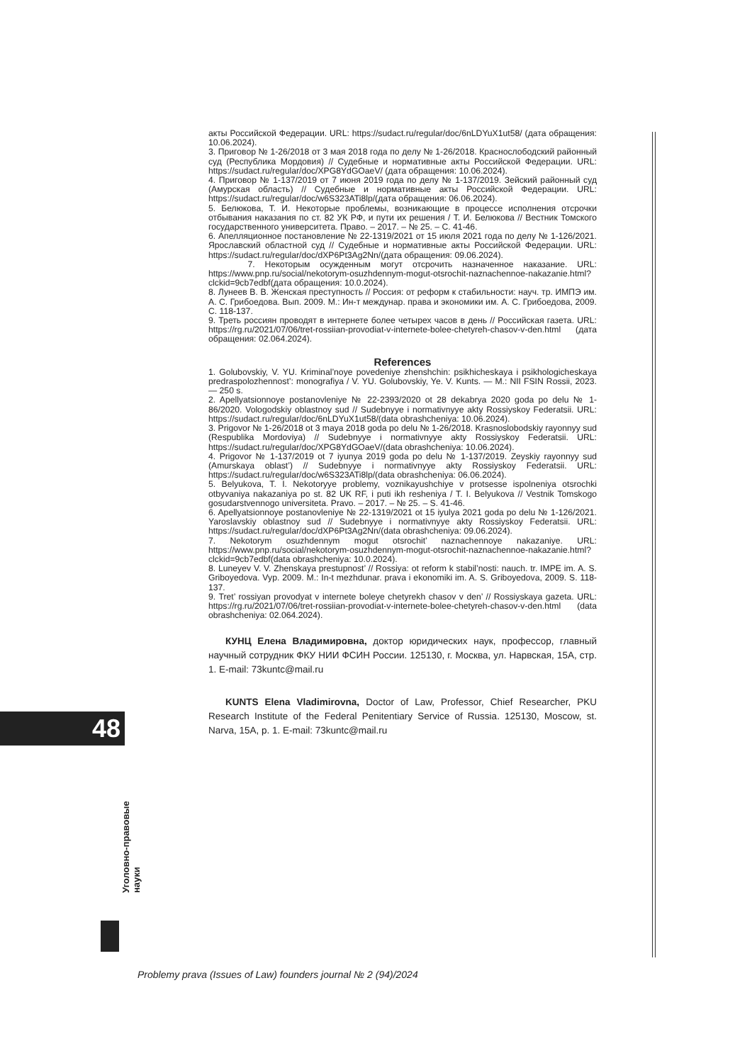акты Российской Федерации. URL: https://sudact.ru/regular/doc/6nLDYuX1ut58/ (дата обращения: 10.06.2024).
3. Приговор № 1-26/2018 от 3 мая 2018 года по делу № 1-26/2018. Краснослободский районный суд (Республика Мордовия) // Судебные и нормативные акты Российской Федерации. URL: https://sudact.ru/regular/doc/XPG8YdGOaeV/ (дата обращения: 10.06.2024).
4. Приговор № 1-137/2019 от 7 июня 2019 года по делу № 1-137/2019. Зейский районный суд (Амурская область) // Судебные и нормативные акты Российской Федерации. URL: https://sudact.ru/regular/doc/w6S323ATi8lp/(дата обращения: 06.06.2024).
5. Белюкова, Т. И. Некоторые проблемы, возникающие в процессе исполнения отсрочки отбывания наказания по ст. 82 УК РФ, и пути их решения / Т. И. Белюкова // Вестник Томского государственного университета. Право. – 2017. – № 25. – С. 41-46.
6. Апелляционное постановление № 22-1319/2021 от 15 июля 2021 года по делу № 1-126/2021. Ярославский областной суд // Судебные и нормативные акты Российской Федерации. URL: https://sudact.ru/regular/doc/dXP6Pt3Ag2Nn/(дата обращения: 09.06.2024).
7. Некоторым осужденным могут отсрочить назначенное наказание. URL: https://www.pnp.ru/social/nekotorym-osuzhdennym-mogut-otsrochit-naznachennoe-nakazanie.html?clckid=9cb7edbf(дата обращения: 10.0.2024).
8. Лунеев В. В. Женская преступность // Россия: от реформ к стабильности: науч. тр. ИМПЭ им. А. С. Грибоедова. Вып. 2009. М.: Ин-т междунар. права и экономики им. А. С. Грибоедова, 2009. С. 118-137.
9. Треть россиян проводят в интернете более четырех часов в день // Российская газета. URL: https://rg.ru/2021/07/06/tret-rossiian-provodiat-v-internete-bolee-chetyreh-chasov-v-den.html (дата обращения: 02.064.2024).
References
1. Golubovskiy, V. YU. Kriminal’noye povedeniye zhenshchin: psikhicheskaya i psikhologicheskaya predraspolozhennost’: monografiya / V. YU. Golubovskiy, Ye. V. Kunts. — M.: NII FSIN Rossii, 2023. — 250 s.
2. Apellyatsionnoye postanovleniye № 22-2393/2020 ot 28 dekabrya 2020 goda po delu № 1-86/2020. Vologodskiy oblastnoy sud // Sudebnyye i normativnyye akty Rossiyskoy Federatsii. URL: https://sudact.ru/regular/doc/6nLDYuX1ut58/(data obrashcheniya: 10.06.2024).
3. Prigovor № 1-26/2018 ot 3 maya 2018 goda po delu № 1-26/2018. Krasnoslobodskiy rayonnyy sud (Respublika Mordoviya) // Sudebnyye i normativnyye akty Rossiyskoy Federatsii. URL: https://sudact.ru/regular/doc/XPG8YdGOaeV/(data obrashcheniya: 10.06.2024).
4. Prigovor № 1-137/2019 ot 7 iyunya 2019 goda po delu № 1-137/2019. Zeyskiy rayonnyy sud (Amurskaya oblast’) // Sudebnyye i normativnyye akty Rossiyskoy Federatsii. URL: https://sudact.ru/regular/doc/w6S323ATi8lp/(data obrashcheniya: 06.06.2024).
5. Belyukova, T. I. Nekotoryye problemy, voznikayushchiye v protsesse ispolneniya otsrochki otbyvaniya nakazaniya po st. 82 UK RF, i puti ikh resheniya / T. I. Belyukova // Vestnik Tomskogo gosudarstvennogo universiteta. Pravo. – 2017. – № 25. – S. 41-46.
6. Apellyatsionnoye postanovleniye № 22-1319/2021 ot 15 iyulya 2021 goda po delu № 1-126/2021. Yaroslavskiy oblastnoy sud // Sudebnyye i normativnyye akty Rossiyskoy Federatsii. URL: https://sudact.ru/regular/doc/dXP6Pt3Ag2Nn/(data obrashcheniya: 09.06.2024).
7. Nekotorym osuzhdennym mogut otsrochit’ naznachennoye nakazaniye. URL: https://www.pnp.ru/social/nekotorym-osuzhdennym-mogut-otsrochit-naznachennoe-nakazanie.html?clckid=9cb7edbf(data obrashcheniya: 10.0.2024).
8. Luneyev V. V. Zhenskaya prestupnost’ // Rossiya: ot reform k stabil’nosti: nauch. tr. IMPE im. A. S. Griboyedova. Vyp. 2009. M.: In-t mezhdunar. prava i ekonomiki im. A. S. Griboyedova, 2009. S. 118-137.
9. Tret’ rossiyan provodyat v internete boleye chetyrekh chasov v den’ // Rossiyskaya gazeta. URL: https://rg.ru/2021/07/06/tret-rossiian-provodiat-v-internete-bolee-chetyreh-chasov-v-den.html (data obrashcheniya: 02.064.2024).
КУНЦ Елена Владимировна, доктор юридических наук, профессор, главный научный сотрудник ФКУ НИИ ФСИН России. 125130, г. Москва, ул. Нарвская, 15А, стр. 1. E-mail: 73kuntc@mail.ru
KUNTS Elena Vladimirovna, Doctor of Law, Professor, Chief Researcher, PKU Research Institute of the Federal Penitentiary Service of Russia. 125130, Moscow, st. Narva, 15A, p. 1. E-mail: 73kuntc@mail.ru
48
Уголовно-правовые
науки
Problemy prava (Issues of Law) founders journal № 2 (94)/2024